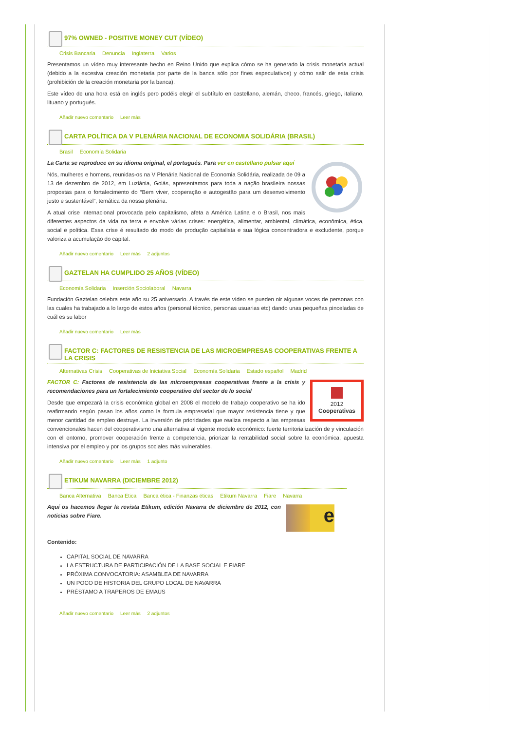97% OWNED - POSITIVE MONEY CUT (VÍDEO)
Crisis Bancaria Denuncia Inglaterra Varios
Presentamos un vídeo muy interesante hecho en Reino Unido que explica cómo se ha generado la crisis monetaria actual (debido a la excesiva creación monetaria por parte de la banca sólo por fines especulativos) y cómo salir de esta crisis (prohibición de la creación monetaria por la banca).
Este vídeo de una hora está en inglés pero podéis elegir el subtítulo en castellano, alemán, checo, francés, griego, italiano, lituano y portugués.
Añadir nuevo comentario Leer más
CARTA POLÍTICA DA V PLENÁRIA NACIONAL DE ECONOMIA SOLIDÁRIA (BRASIL)
Brasil Economía Solidaria
La Carta se reproduce en su idioma original, el portugués. Para ver en castellano pulsar aquí
Nós, mulheres e homens, reunidas-os na V Plenária Nacional de Economia Solidária, realizada de 09 a 13 de dezembro de 2012, em Luziânia, Goiás, apresentamos para toda a nação brasileira nossas propostas para o fortalecimento do “Bem viver, cooperação e autogestão para um desenvolvimento justo e sustentável”, temática da nossa plenária.
A atual crise internacional provocada pelo capitalismo, afeta a América Latina e o Brasil, nos mais diferentes aspectos da vida na terra e envolve várias crises: energética, alimentar, ambiental, climática, econômica, ética, social e política. Essa crise é resultado do modo de produção capitalista e sua lógica concentradora e excludente, porque valoriza a acumulação do capital.
Añadir nuevo comentario Leer más 2 adjuntos
GAZTELAN HA CUMPLIDO 25 AÑOS (VÍDEO)
Economía Solidaria Inserción Sociolaboral Navarra
Fundación Gaztelan celebra este año su 25 aniversario. A través de este vídeo se pueden oir algunas voces de personas con las cuales ha trabajado a lo largo de estos años (personal técnico, personas usuarias etc) dando unas pequeñas pinceladas de cuál es su labor
Añadir nuevo comentario Leer más
FACTOR C: FACTORES DE RESISTENCIA DE LAS MICROEMPRESAS COOPERATIVAS FRENTE A LA CRISIS
Alternativas Crisis Cooperativas de Iniciativa Social Economía Solidaria Estado español Madrid
2012
Cooperativas
FACTOR C: Factores de resistencia de las microempresas cooperativas frente a la crisis y recomendaciones para un fortalecimiento cooperativo del sector de lo social
Desde que empezará la crisis económica global en 2008 el modelo de trabajo cooperativo se ha ido reafirmando según pasan los años como la formula empresarial que mayor resistencia tiene y que menor cantidad de empleo destruye. La inversión de prioridades que realiza respecto a las empresas convencionales hacen del cooperativismo una alternativa al vigente modelo económico: fuerte territorialización de y vinculación con el entorno, promover cooperación frente a competencia, priorizar la rentabilidad social sobre la económica, apuesta intensiva por el empleo y por los grupos sociales más vulnerables.
Añadir nuevo comentario Leer más 1 adjunto
ETIKUM NAVARRA (DICIEMBRE 2012)
Banca Alternativa Banca Etica Banca ética - Finanzas éticas Etikum Navarra Fiare Navarra
e
Aquí os hacemos llegar la revista Etikum, edición Navarra de diciembre de 2012, con noticias sobre Fiare.
Contenido:
CAPITAL SOCIAL DE NAVARRA
LA ESTRUCTURA DE PARTICIPACIÓN DE LA BASE SOCIAL E FIARE
PRÓXIMA CONVOCATORIA: ASAMBLEA DE NAVARRA
UN POCO DE HISTORIA DEL GRUPO LOCAL DE NAVARRA
PRÉSTAMO A TRAPEROS DE EMAUS
Añadir nuevo comentario Leer más 2 adjuntos